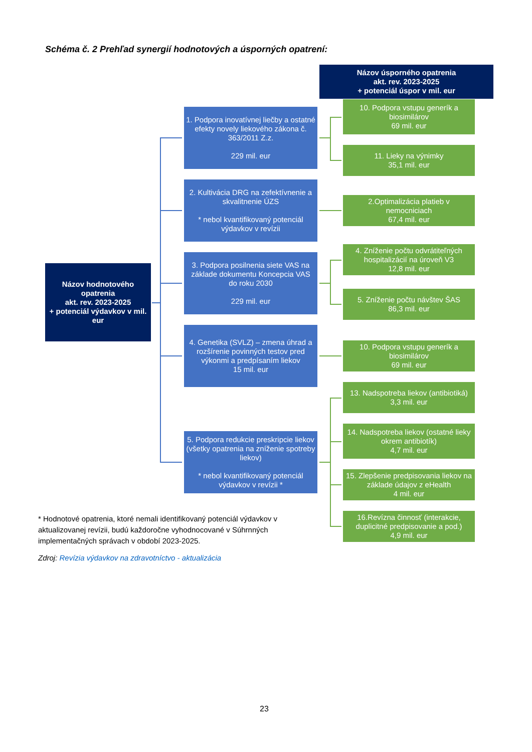Schéma č. 2 Prehľad synergií hodnotových a úsporných opatrení:
Názov úsporného opatrenia
akt. rev. 2023-2025
+ potenciál úspor v mil. eur
Názov hodnotového opatrenia
akt. rev. 2023-2025
+ potenciál výdavkov v mil. eur
1. Podpora inovatívnej liečby a ostatné efekty novely liekového zákona č. 363/2011 Z.z.
229 mil. eur
2. Kultivácia DRG na zefektívnenie a skvalitnenie ÚZS
* nebol kvantifikovaný potenciál výdavkov v revízii
3. Podpora posilnenia siete VAS na základe dokumentu Koncepcia VAS do roku 2030
229 mil. eur
4. Genetika (SVLZ) – zmena úhrad a rozšírenie povinných testov pred výkonmi a predpísaním liekov
15 mil. eur
5. Podpora redukcie preskripcie liekov (všetky opatrenia na zníženie spotreby liekov)
* nebol kvantifikovaný potenciál výdavkov v revízii *
10. Podpora vstupu generík a biosimilárov
69 mil. eur
11. Lieky na výnimky
35,1 mil. eur
2.Optimalizácia platieb v nemocniciach
67,4 mil. eur
4. Zníženie počtu odvrátiteľných hospitalizácií na úroveň V3
12,8 mil. eur
5. Zníženie počtu návštev ŠAS
86,3 mil. eur
10. Podpora vstupu generík a biosimilárov
69 mil. eur
13. Nadspotreba liekov (antibiotiká)
3,3 mil. eur
14. Nadspotreba liekov (ostatné lieky okrem antibiotík)
4,7 mil. eur
15. Zlepšenie predpisovania liekov na základe údajov z eHealth
4 mil. eur
16.Revízna činnosť (interakcie, duplicitné predpisovanie a pod.)
4,9 mil. eur
* Hodnotové opatrenia, ktoré nemali identifikovaný potenciál výdavkov v aktualizovanej revízii, budú každoročne vyhodnocované v Súhrnných implementačných správach v období 2023-2025.
Zdroj: Revízia výdavkov na zdravotníctvo - aktualizácia
23